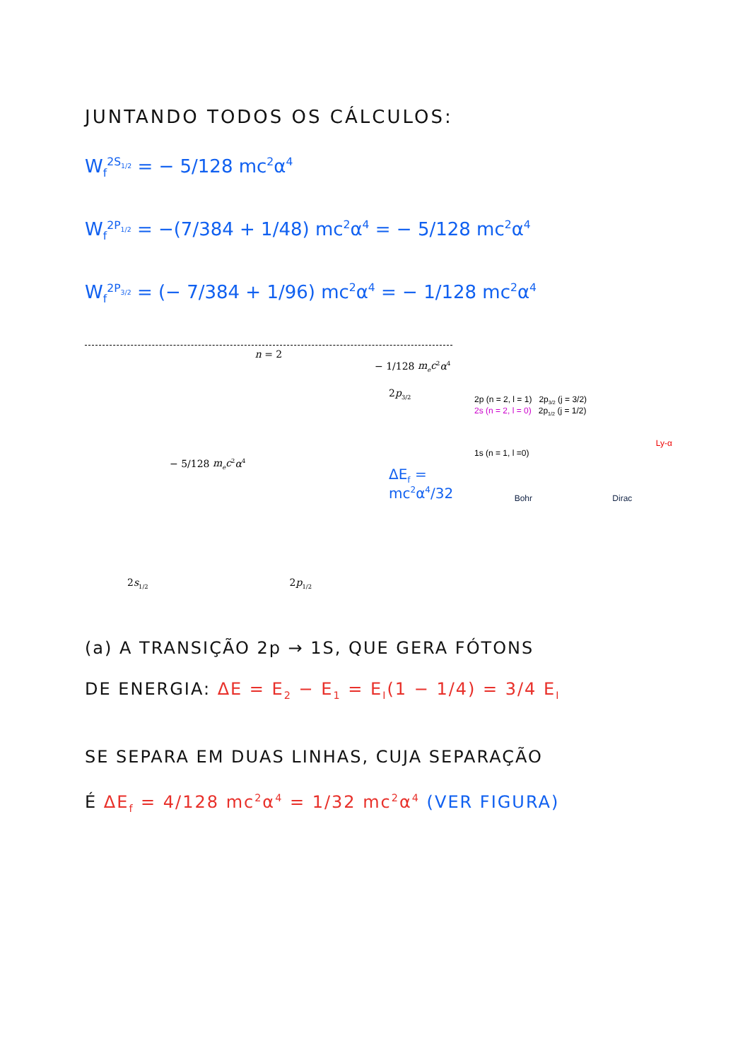JUNTANDO TODOS OS CÁLCULOS:
W<sub>f</sub><sup>2S<sub>1/2</sub></sup> = − 5/128 mc<sup>2</sup>α<sup>4</sup>
W<sub>f</sub><sup>2P<sub>1/2</sub></sup> = −(7/384 + 1/48) mc<sup>2</sup>α<sup>4</sup> = − 5/128 mc<sup>2</sup>α<sup>4</sup>
W<sub>f</sub><sup>2P<sub>3/2</sub></sup> = (− 7/384 + 1/96) mc<sup>2</sup>α<sup>4</sup> = − 1/128 mc<sup>2</sup>α<sup>4</sup>
n = 2
− 1/128 m<sub>e</sub>c<sup>2</sup>α<sup>4</sup>
2p<sub>3/2</sub>
− 5/128 m<sub>e</sub>c<sup>2</sup>α<sup>4</sup>
2s<sub>1/2</sub> 2p<sub>1/2</sub>
ΔE<sub>f</sub> = mc<sup>2</sup>α<sup>4</sup>/32
2p (n = 2, l = 1) 2p<sub>3/2</sub> (j = 3/2)
2s (n = 2, l = 0) 2p<sub>1/2</sub> (j = 1/2)
Ly-α
1s (n = 1, l =0)
Bohr Dirac
(a) A TRANSIÇÃO 2p → 1S, QUE GERA FÓTONS
DE ENERGIA: ΔE = E<sub>2</sub> − E<sub>1</sub> = E<sub>I</sub>(1 − 1/4) = 3/4 E<sub>I</sub>
SE SEPARA EM DUAS LINHAS, CUJA SEPARAÇÃO
É ΔE<sub>f</sub> = 4/128 mc<sup>2</sup>α<sup>4</sup> = 1/32 mc<sup>2</sup>α<sup>4</sup> (VER FIGURA)